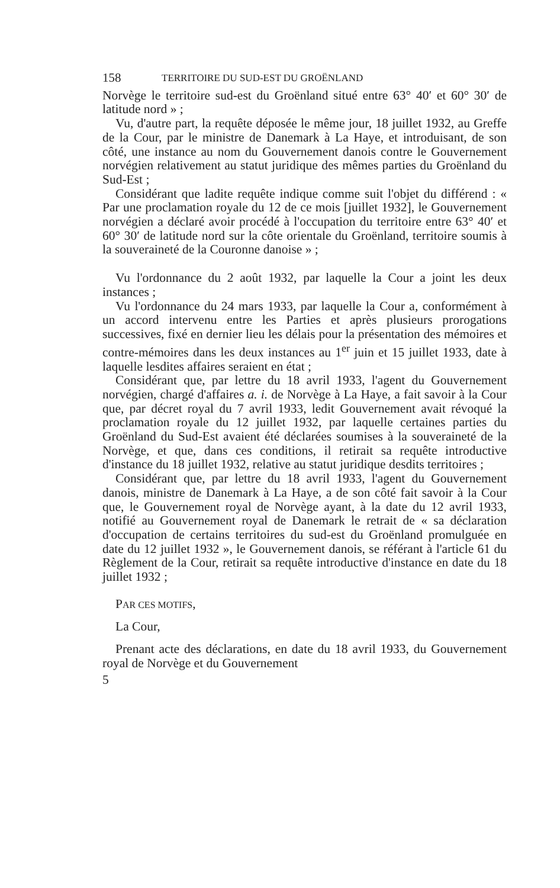158 TERRITOIRE DU SUD-EST DU GROËNLAND
Norvège le territoire sud-est du Groënland situé entre 63° 40′ et 60° 30′ de latitude nord » ;
Vu, d'autre part, la requête déposée le même jour, 18 juillet 1932, au Greffe de la Cour, par le ministre de Danemark à La Haye, et introduisant, de son côté, une instance au nom du Gouvernement danois contre le Gouvernement norvégien relativement au statut juridique des mêmes parties du Groënland du Sud-Est ;
Considérant que ladite requête indique comme suit l'objet du différend : « Par une proclamation royale du 12 de ce mois [juillet 1932], le Gouvernement norvégien a déclaré avoir procédé à l'occupation du territoire entre 63° 40′ et 60° 30′ de latitude nord sur la côte orientale du Groënland, territoire soumis à la souveraineté de la Couronne danoise » ;
Vu l'ordonnance du 2 août 1932, par laquelle la Cour a joint les deux instances ;
Vu l'ordonnance du 24 mars 1933, par laquelle la Cour a, conformément à un accord intervenu entre les Parties et après plusieurs prorogations successives, fixé en dernier lieu les délais pour la présentation des mémoires et contre-mémoires dans les deux instances au 1<sup>er</sup> juin et 15 juillet 1933, date à laquelle lesdites affaires seraient en état ;
Considérant que, par lettre du 18 avril 1933, l'agent du Gouvernement norvégien, chargé d'affaires a. i. de Norvège à La Haye, a fait savoir à la Cour que, par décret royal du 7 avril 1933, ledit Gouvernement avait révoqué la proclamation royale du 12 juillet 1932, par laquelle certaines parties du Groënland du Sud-Est avaient été déclarées soumises à la souveraineté de la Norvège, et que, dans ces conditions, il retirait sa requête introductive d'instance du 18 juillet 1932, relative au statut juridique desdits territoires ;
Considérant que, par lettre du 18 avril 1933, l'agent du Gouvernement danois, ministre de Danemark à La Haye, a de son côté fait savoir à la Cour que, le Gouvernement royal de Norvège ayant, à la date du 12 avril 1933, notifié au Gouvernement royal de Danemark le retrait de « sa déclaration d'occupation de certains territoires du sud-est du Groënland promulguée en date du 12 juillet 1932 », le Gouvernement danois, se référant à l'article 61 du Règlement de la Cour, retirait sa requête introductive d'instance en date du 18 juillet 1932 ;
PAR CES MOTIFS,
La Cour,
Prenant acte des déclarations, en date du 18 avril 1933, du Gouvernement royal de Norvège et du Gouvernement
5